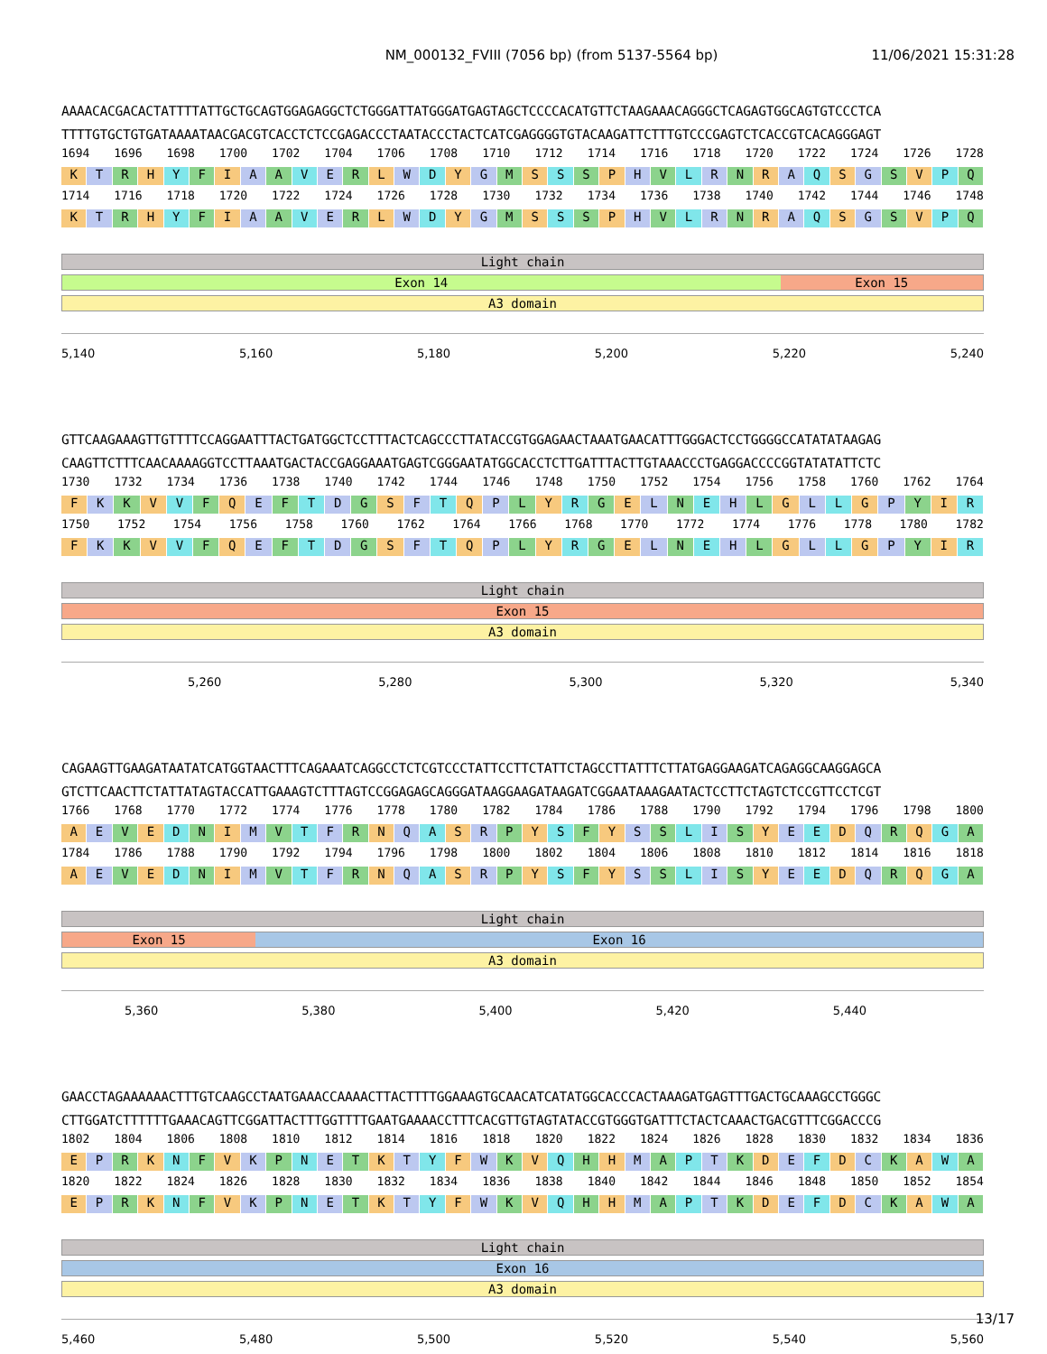NM_000132_FVIII (7056 bp) (from 5137-5564 bp) 11/06/2021 15:31:28
AAAACACGACACTATTTTATTGCTGCAGTGGAGAGGCTCTGGGATTATGGGATGAGTAGCTCCCCACATGTTCTAAGAAACAGGGCTCAGAGTGGCAGTGTCCCTCA
TTTTGTGCTGTGATAAAATAACGACGTCACCTCTCCGAGACCCTAATACCCTACTCATCGAGGGGTGTACAAGATTCTTTGTCCCGAGTCTCACCGTCACAGGGAGT
1694 1696 1698 1700 1702 1704 1706 1708 1710 1712 1714 1716 1718 1720 1722 1724 1726 1728
KTRHYFIAAVERLWDYGMSSSPHVLRNRAQSGSVPQ
1714 1716 1718 1720 1722 1724 1726 1728 1730 1732 1734 1736 1738 1740 1742 1744 1746 1748
KTRHYFIAAVERLWDYGMSSSPHVLRNRAQSGSVPQ
Light chain
Exon 14 Exon 15
A3 domain
5,140 5,160 5,180 5,200 5,220 5,240
GTTCAAGAAAGTTGTTTTCCAGGAATTTACTGATGGCTCCTTTACTCAGCCCTTATACCGTGGAGAACTAAATGAACATTTGGGACTCCTGGGGCCATATATAAGAG
CAAGTTCTTTCAACAAAAGGTCCTTAAATGACTACCGAGGAAATGAGTCGGGAATATGGCACCTCTTGATTTACTTGTAAACCCTGAGGACCCCGGTATATATTCTC
1730 1732 1734 1736 1738 1740 1742 1744 1746 1748 1750 1752 1754 1756 1758 1760 1762 1764
FKKVVFQEFTDGSFTQPLYRGELNEHLGLLGPYIR
1750 1752 1754 1756 1758 1760 1762 1764 1766 1768 1770 1772 1774 1776 1778 1780 1782
FKKVVFQEFTDGSFTQPLYRGELNEHLGLLGPYIR
Light chain
Exon 15
A3 domain
5,260 5,280 5,300 5,320 5,340
CAGAAGTTGAAGATAATATCATGGTAACTTTCAGAAATCAGGCCTCTCGTCCCTATTCCTTCTATTCTAGCCTTATTTCTTATGAGGAAGATCAGAGGCAAGGAGCA
GTCTTCAACTTCTATTATAGTACCATTGAAAGTCTTTAGTCCGGAGAGCAGGGATAAGGAAGATAAGATCGGAATAAAGAATACTCCTTCTAGTCTCCGTTCCTCGT
1766 1768 1770 1772 1774 1776 1778 1780 1782 1784 1786 1788 1790 1792 1794 1796 1798 1800
AEVEDNIMVTFRNQASRPYSFYSSLISYEEDQRQGA
1784 1786 1788 1790 1792 1794 1796 1798 1800 1802 1804 1806 1808 1810 1812 1814 1816 1818
AEVEDNIMVTFRNQASRPYSFYSSLISYEEDQRQGA
Light chain
Exon 15 Exon 16
A3 domain
5,360 5,380 5,400 5,420 5,440
GAACCTAGAAAAAACTTTGTCAAGCCTAATGAAACCAAAACTTACTTTTGGAAAGTGCAACATCATATGGCACCCACTAAAGATGAGTTTGACTGCAAAGCCTGGGC
CTTGGATCTTTTTTGAAACAGTTCGGATTACTTTGGTTTTGAATGAAAACCTTTCACGTTGTAGTATACCGTGGGTGATTTCTACTCAAACTGACGTTTCGGACCCG
1802 1804 1806 1808 1810 1812 1814 1816 1818 1820 1822 1824 1826 1828 1830 1832 1834 1836
EPRKNFVKPNETKTYFWKVQHHMAPTKDEFDCKAWA
1820 1822 1824 1826 1828 1830 1832 1834 1836 1838 1840 1842 1844 1846 1848 1850 1852 1854
EPRKNFVKPNETKTYFWKVQHHMAPTKDEFDCKAWA
Light chain
Exon 16
A3 domain
5,460 5,480 5,500 5,520 5,540 5,560
13/17